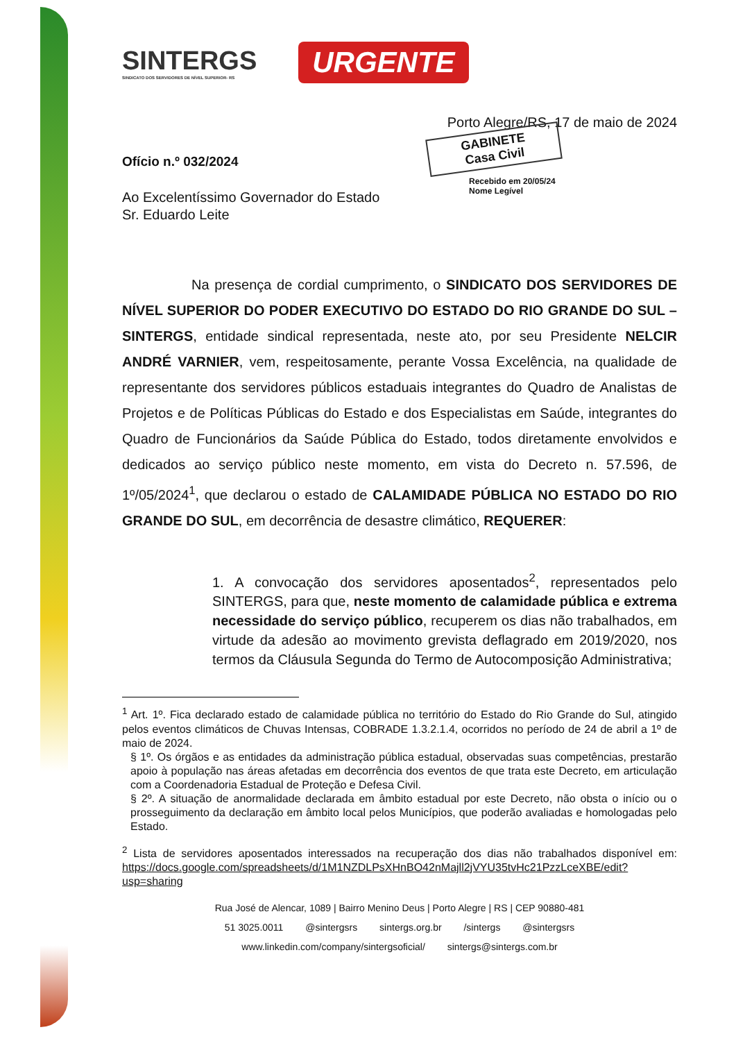SINTERGS
SINDICATO DOS SERVIDORES DE NÍVEL SUPERIOR- RS
URGENTE
Porto Alegre/RS, 17 de maio de 2024
GABINETE
Casa Civil
Recebido em 20/05/24
Nome Legível
Ofício n.º 032/2024
Ao Excelentíssimo Governador do Estado
Sr. Eduardo Leite
Na presença de cordial cumprimento, o SINDICATO DOS SERVIDORES DE NÍVEL SUPERIOR DO PODER EXECUTIVO DO ESTADO DO RIO GRANDE DO SUL – SINTERGS, entidade sindical representada, neste ato, por seu Presidente NELCIR ANDRÉ VARNIER, vem, respeitosamente, perante Vossa Excelência, na qualidade de representante dos servidores públicos estaduais integrantes do Quadro de Analistas de Projetos e de Políticas Públicas do Estado e dos Especialistas em Saúde, integrantes do Quadro de Funcionários da Saúde Pública do Estado, todos diretamente envolvidos e dedicados ao serviço público neste momento, em vista do Decreto n. 57.596, de 1º/05/2024<sup>1</sup>, que declarou o estado de CALAMIDADE PÚBLICA NO ESTADO DO RIO GRANDE DO SUL, em decorrência de desastre climático, REQUERER:
1. A convocação dos servidores aposentados<sup>2</sup>, representados pelo SINTERGS, para que, neste momento de calamidade pública e extrema necessidade do serviço público, recuperem os dias não trabalhados, em virtude da adesão ao movimento grevista deflagrado em 2019/2020, nos termos da Cláusula Segunda do Termo de Autocomposição Administrativa;
<sup>1</sup> Art. 1º. Fica declarado estado de calamidade pública no território do Estado do Rio Grande do Sul, atingido pelos eventos climáticos de Chuvas Intensas, COBRADE 1.3.2.1.4, ocorridos no período de 24 de abril a 1º de maio de 2024.
§ 1º. Os órgãos e as entidades da administração pública estadual, observadas suas competências, prestarão apoio à população nas áreas afetadas em decorrência dos eventos de que trata este Decreto, em articulação com a Coordenadoria Estadual de Proteção e Defesa Civil.
§ 2º. A situação de anormalidade declarada em âmbito estadual por este Decreto, não obsta o início ou o prosseguimento da declaração em âmbito local pelos Municípios, que poderão avaliadas e homologadas pelo Estado.
<sup>2</sup> Lista de servidores aposentados interessados na recuperação dos dias não trabalhados disponível em: https://docs.google.com/spreadsheets/d/1M1NZDLPsXHnBO42nMajll2jVYU35tvHc21PzzLceXBE/edit?usp=sharing
Rua José de Alencar, 1089 | Bairro Menino Deus | Porto Alegre | RS | CEP 90880-481
51 3025.0011 @sintergsrs sintergs.org.br /sintergs @sintergsrs
www.linkedin.com/company/sintergsoficial/ sintergs@sintergs.com.br